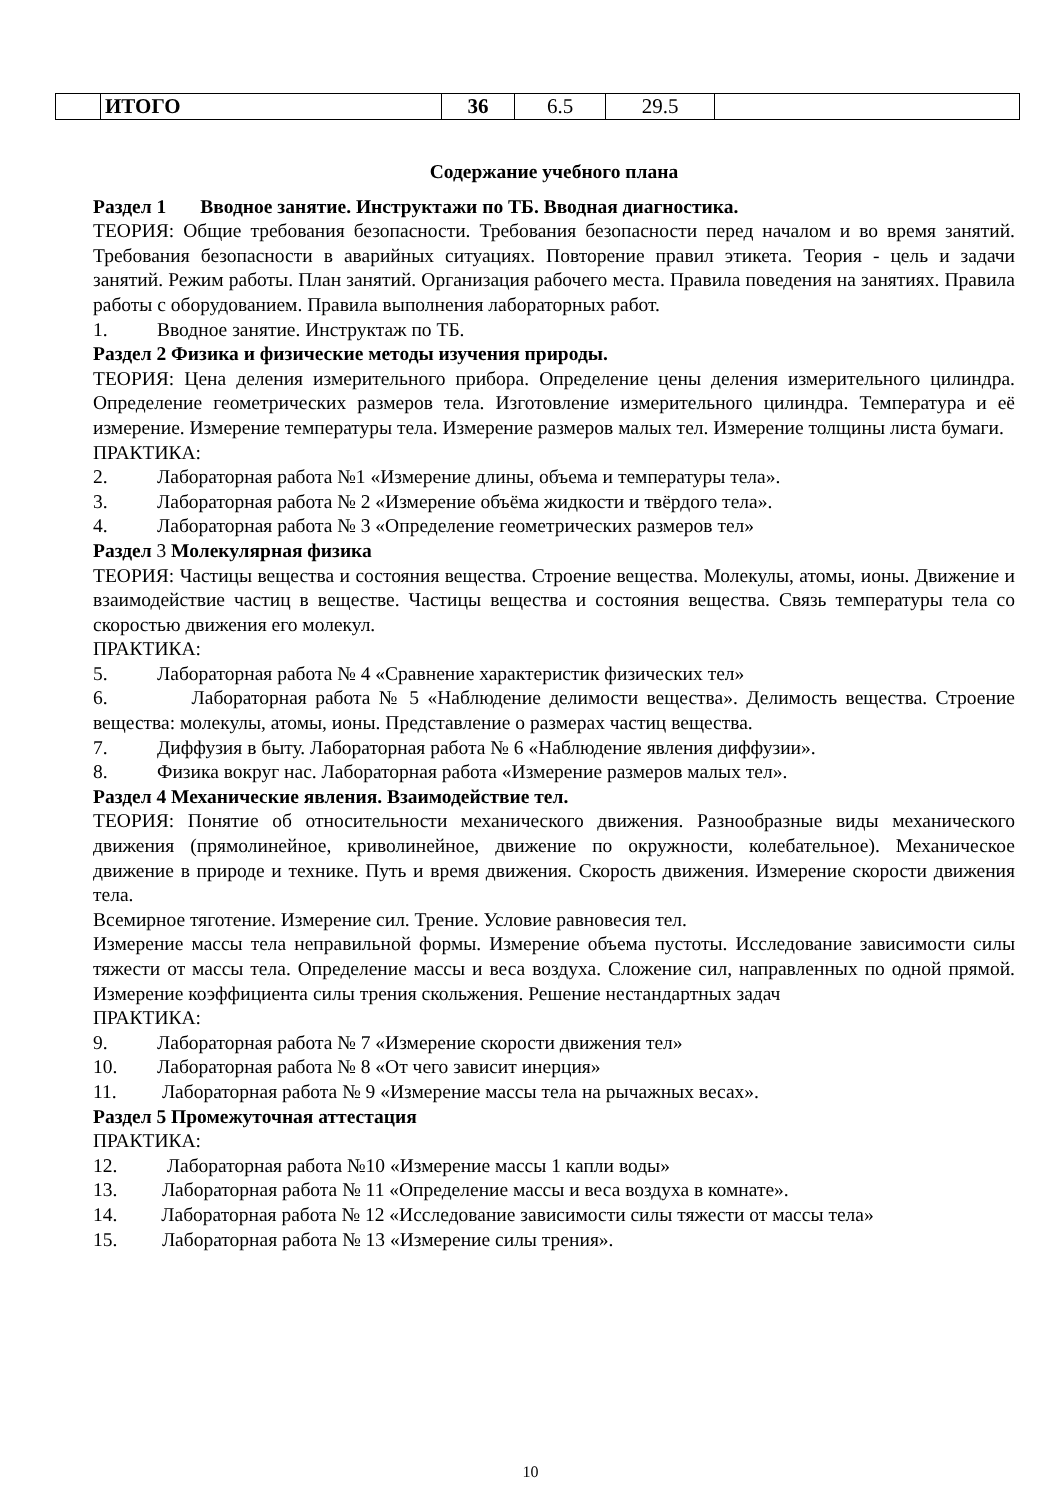| | ИТОГО | 36 | 6.5 | 29.5 | |
Содержание учебного плана
Раздел 1 Вводное занятие. Инструктажи по ТБ. Вводная диагностика.
ТЕОРИЯ: Общие требования безопасности. Требования безопасности перед началом и во время занятий. Требования безопасности в аварийных ситуациях. Повторение правил этикета. Теория - цель и задачи занятий. Режим работы. План занятий. Организация рабочего места. Правила поведения на занятиях. Правила работы с оборудованием. Правила выполнения лабораторных работ.
1. Вводное занятие. Инструктаж по ТБ.
Раздел 2 Физика и физические методы изучения природы.
ТЕОРИЯ: Цена деления измерительного прибора. Определение цены деления измерительного цилиндра. Определение геометрических размеров тела. Изготовление измерительного цилиндра. Температура и её измерение. Измерение температуры тела. Измерение размеров малых тел. Измерение толщины листа бумаги.
ПРАКТИКА:
2. Лабораторная работа №1 «Измерение длины, объема и температуры тела».
3. Лабораторная работа № 2 «Измерение объёма жидкости и твёрдого тела».
4. Лабораторная работа № 3 «Определение геометрических размеров тел»
Раздел 3 Молекулярная физика
ТЕОРИЯ: Частицы вещества и состояния вещества. Строение вещества. Молекулы, атомы, ионы. Движение и взаимодействие частиц в веществе. Частицы вещества и состояния вещества. Связь температуры тела со скоростью движения его молекул.
ПРАКТИКА:
5. Лабораторная работа № 4 «Сравнение характеристик физических тел»
6. Лабораторная работа № 5 «Наблюдение делимости вещества». Делимость вещества. Строение вещества: молекулы, атомы, ионы. Представление о размерах частиц вещества.
7. Диффузия в быту. Лабораторная работа № 6 «Наблюдение явления диффузии».
8. Физика вокруг нас. Лабораторная работа «Измерение размеров малых тел».
Раздел 4 Механические явления. Взаимодействие тел.
ТЕОРИЯ: Понятие об относительности механического движения. Разнообразные виды механического движения (прямолинейное, криволинейное, движение по окружности, колебательное). Механическое движение в природе и технике. Путь и время движения. Скорость движения. Измерение скорости движения тела.
Всемирное тяготение. Измерение сил. Трение. Условие равновесия тел.
Измерение массы тела неправильной формы. Измерение объема пустоты. Исследование зависимости силы тяжести от массы тела. Определение массы и веса воздуха. Сложение сил, направленных по одной прямой. Измерение коэффициента силы трения скольжения. Решение нестандартных задач
ПРАКТИКА:
9. Лабораторная работа № 7 «Измерение скорости движения тел»
10. Лабораторная работа № 8 «От чего зависит инерция»
11. Лабораторная работа № 9 «Измерение массы тела на рычажных весах».
Раздел 5 Промежуточная аттестация
ПРАКТИКА:
12. Лабораторная работа №10 «Измерение массы 1 капли воды»
13. Лабораторная работа № 11 «Определение массы и веса воздуха в комнате».
14. Лабораторная работа № 12 «Исследование зависимости силы тяжести от массы тела»
15. Лабораторная работа № 13 «Измерение силы трения».
10